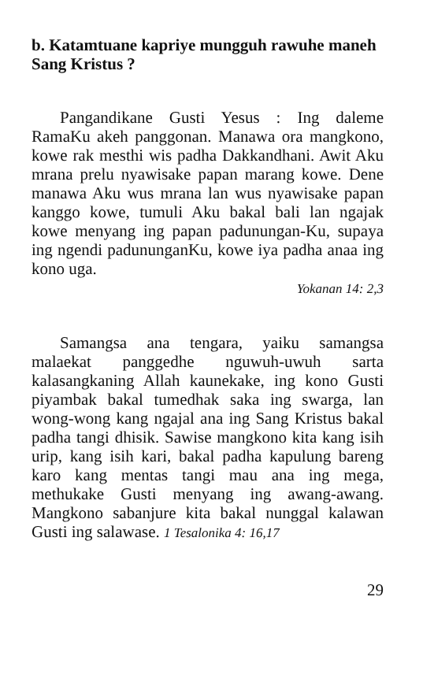b. Katamtuane kapriye mungguh rawuhe maneh Sang Kristus ?
Pangandikane Gusti Yesus : Ing daleme RamaKu akeh panggonan. Manawa ora mangkono, kowe rak mesthi wis padha Dakkandhani. Awit Aku mrana prelu nyawisake papan marang kowe. Dene manawa Aku wus mrana lan wus nyawisake papan kanggo kowe, tumuli Aku bakal bali lan ngajak kowe menyang ing papan padunungan-Ku, supaya ing ngendi padununganKu, kowe iya padha anaa ing kono uga.
Yokanan 14: 2,3
Samangsa ana tengara, yaiku samangsa malaekat panggedhe nguwuh-uwuh sarta kalasangkaning Allah kaunekake, ing kono Gusti piyambak bakal tumedhak saka ing swarga, lan wong-wong kang ngajal ana ing Sang Kristus bakal padha tangi dhisik. Sawise mangkono kita kang isih urip, kang isih kari, bakal padha kapulung bareng karo kang mentas tangi mau ana ing mega, methukake Gusti menyang ing awang-awang. Mangkono sabanjure kita bakal nunggal kalawan Gusti ing salawase. 1 Tesalonika 4: 16,17
29